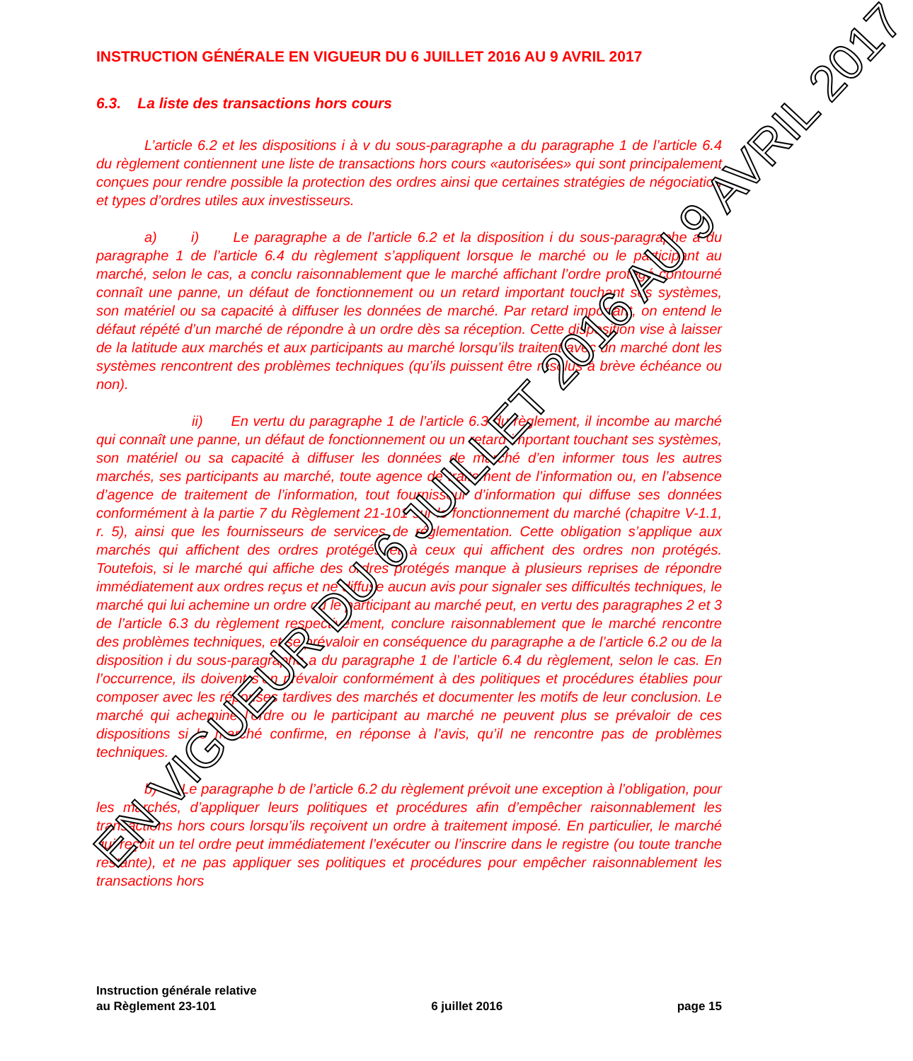INSTRUCTION GÉNÉRALE EN VIGUEUR DU 6 JUILLET 2016 AU 9 AVRIL 2017
6.3. La liste des transactions hors cours
L’article 6.2 et les dispositions i à v du sous-paragraphe a du paragraphe 1 de l’article 6.4 du règlement contiennent une liste de transactions hors cours «autorisées» qui sont principalement conçues pour rendre possible la protection des ordres ainsi que certaines stratégies de négociation et types d’ordres utiles aux investisseurs.
a) i) Le paragraphe a de l’article 6.2 et la disposition i du sous-paragraphe a du paragraphe 1 de l’article 6.4 du règlement s’appliquent lorsque le marché ou le participant au marché, selon le cas, a conclu raisonnablement que le marché affichant l’ordre protégé contourné connaît une panne, un défaut de fonctionnement ou un retard important touchant ses systèmes, son matériel ou sa capacité à diffuser les données de marché. Par retard important, on entend le défaut répété d’un marché de répondre à un ordre dès sa réception. Cette disposition vise à laisser de la latitude aux marchés et aux participants au marché lorsqu’ils traitent avec un marché dont les systèmes rencontrent des problèmes techniques (qu’ils puissent être résolus à brève échéance ou non).
ii) En vertu du paragraphe 1 de l’article 6.3 du règlement, il incombe au marché qui connaît une panne, un défaut de fonctionnement ou un retard important touchant ses systèmes, son matériel ou sa capacité à diffuser les données de marché d’en informer tous les autres marchés, ses participants au marché, toute agence de traitement de l’information ou, en l’absence d’agence de traitement de l’information, tout fournisseur d’information qui diffuse ses données conformément à la partie 7 du Règlement 21-101 sur le fonctionnement du marché (chapitre V-1.1, r. 5), ainsi que les fournisseurs de services de réglementation. Cette obligation s’applique aux marchés qui affichent des ordres protégés et à ceux qui affichent des ordres non protégés. Toutefois, si le marché qui affiche des ordres protégés manque à plusieurs reprises de répondre immédiatement aux ordres reçus et ne diffuse aucun avis pour signaler ses difficultés techniques, le marché qui lui achemine un ordre ou le participant au marché peut, en vertu des paragraphes 2 et 3 de l’article 6.3 du règlement respectivement, conclure raisonnablement que le marché rencontre des problèmes techniques, et se prévaloir en conséquence du paragraphe a de l’article 6.2 ou de la disposition i du sous-paragraphe a du paragraphe 1 de l’article 6.4 du règlement, selon le cas. En l’occurrence, ils doivent s’en prévaloir conformément à des politiques et procédures établies pour composer avec les réponses tardives des marchés et documenter les motifs de leur conclusion. Le marché qui achemine l’ordre ou le participant au marché ne peuvent plus se prévaloir de ces dispositions si le marché confirme, en réponse à l’avis, qu’il ne rencontre pas de problèmes techniques.
b) Le paragraphe b de l’article 6.2 du règlement prévoit une exception à l’obligation, pour les marchés, d’appliquer leurs politiques et procédures afin d’empêcher raisonnablement les transactions hors cours lorsqu’ils reçoivent un ordre à traitement imposé. En particulier, le marché qui reçoit un tel ordre peut immédiatement l’exécuter ou l’inscrire dans le registre (ou toute tranche restante), et ne pas appliquer ses politiques et procédures pour empêcher raisonnablement les transactions hors
Instruction générale relative
au Règlement 23-101
6 juillet 2016
page 15
EN VIGUEUR DU 6 JUILLET 2016 AU 9 AVRIL 2017